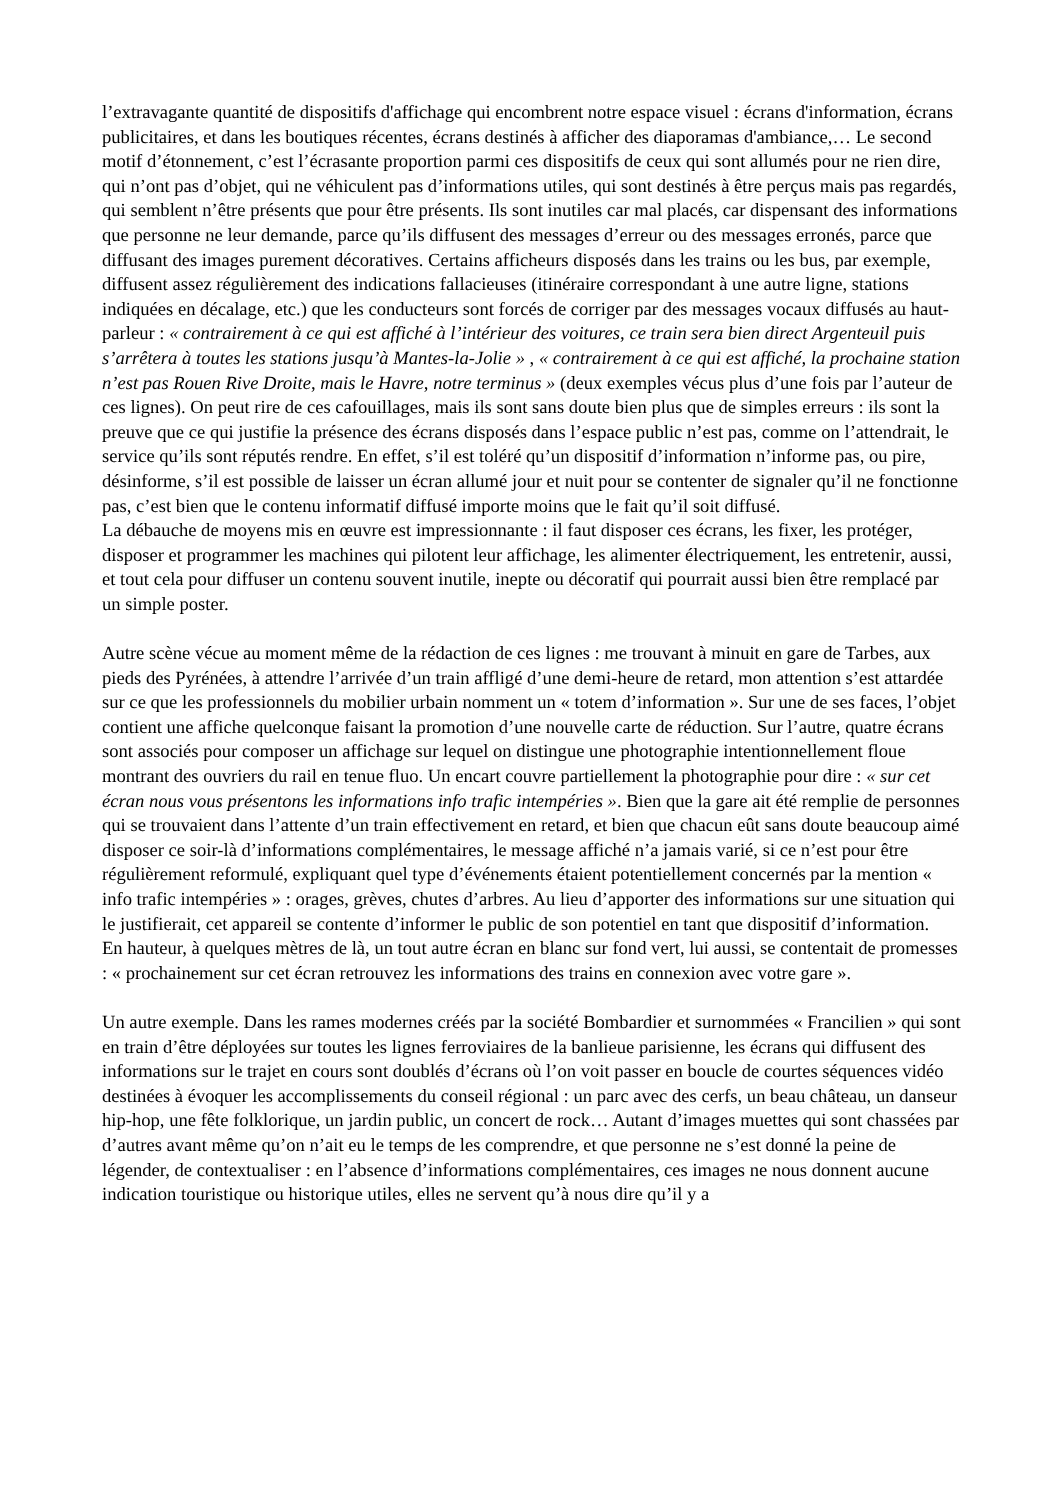l’extravagante quantité de dispositifs d'affichage qui encombrent notre espace visuel : écrans d'information, écrans publicitaires, et dans les boutiques récentes, écrans destinés à afficher des diaporamas d'ambiance,… Le second motif d’étonnement, c’est l’écrasante proportion parmi ces dispositifs de ceux qui sont allumés pour ne rien dire, qui n’ont pas d’objet, qui ne véhiculent pas d’informations utiles, qui sont destinés à être perçus mais pas regardés, qui semblent n’être présents que pour être présents. Ils sont inutiles car mal placés, car dispensant des informations que personne ne leur demande, parce qu’ils diffusent des messages d’erreur ou des messages erronés, parce que diffusant des images purement décoratives. Certains afficheurs disposés dans les trains ou les bus, par exemple, diffusent assez régulièrement des indications fallacieuses (itinéraire correspondant à une autre ligne, stations indiquées en décalage, etc.) que les conducteurs sont forcés de corriger par des messages vocaux diffusés au haut-parleur : « contrairement à ce qui est affiché à l’intérieur des voitures, ce train sera bien direct Argenteuil puis s’arrêtera à toutes les stations jusqu’à Mantes-la-Jolie » , « contrairement à ce qui est affiché, la prochaine station n’est pas Rouen Rive Droite, mais le Havre, notre terminus » (deux exemples vécus plus d’une fois par l’auteur de ces lignes). On peut rire de ces cafouillages, mais ils sont sans doute bien plus que de simples erreurs : ils sont la preuve que ce qui justifie la présence des écrans disposés dans l’espace public n’est pas, comme on l’attendrait, le service qu’ils sont réputés rendre. En effet, s’il est toléré qu’un dispositif d’information n’informe pas, ou pire, désinforme, s’il est possible de laisser un écran allumé jour et nuit pour se contenter de signaler qu’il ne fonctionne pas, c’est bien que le contenu informatif diffusé importe moins que le fait qu’il soit diffusé.
La débauche de moyens mis en œuvre est impressionnante : il faut disposer ces écrans, les fixer, les protéger, disposer et programmer les machines qui pilotent leur affichage, les alimenter électriquement, les entretenir, aussi, et tout cela pour diffuser un contenu souvent inutile, inepte ou décoratif qui pourrait aussi bien être remplacé par un simple poster.
Autre scène vécue au moment même de la rédaction de ces lignes : me trouvant à minuit en gare de Tarbes, aux pieds des Pyrénées, à attendre l’arrivée d’un train affligé d’une demi-heure de retard, mon attention s’est attardée sur ce que les professionnels du mobilier urbain nomment un « totem d’information ». Sur une de ses faces, l’objet contient une affiche quelconque faisant la promotion d’une nouvelle carte de réduction. Sur l’autre, quatre écrans sont associés pour composer un affichage sur lequel on distingue une photographie intentionnellement floue montrant des ouvriers du rail en tenue fluo. Un encart couvre partiellement la photographie pour dire : « sur cet écran nous vous présentons les informations info trafic intempéries ». Bien que la gare ait été remplie de personnes qui se trouvaient dans l’attente d’un train effectivement en retard, et bien que chacun eût sans doute beaucoup aimé disposer ce soir-là d’informations complémentaires, le message affiché n’a jamais varié, si ce n’est pour être régulièrement reformulé, expliquant quel type d’événements étaient potentiellement concernés par la mention « info trafic intempéries » : orages, grèves, chutes d’arbres. Au lieu d’apporter des informations sur une situation qui le justifierait, cet appareil se contente d’informer le public de son potentiel en tant que dispositif d’information.
En hauteur, à quelques mètres de là, un tout autre écran en blanc sur fond vert, lui aussi, se contentait de promesses : « prochainement sur cet écran retrouvez les informations des trains en connexion avec votre gare ».
Un autre exemple. Dans les rames modernes créés par la société Bombardier et surnommées « Francilien » qui sont en train d’être déployées sur toutes les lignes ferroviaires de la banlieue parisienne, les écrans qui diffusent des informations sur le trajet en cours sont doublés d’écrans où l’on voit passer en boucle de courtes séquences vidéo destinées à évoquer les accomplissements du conseil régional : un parc avec des cerfs, un beau château, un danseur hip-hop, une fête folklorique, un jardin public, un concert de rock… Autant d’images muettes qui sont chassées par d’autres avant même qu’on n’ait eu le temps de les comprendre, et que personne ne s’est donné la peine de légender, de contextualiser : en l’absence d’informations complémentaires, ces images ne nous donnent aucune indication touristique ou historique utiles, elles ne servent qu’à nous dire qu’il y a